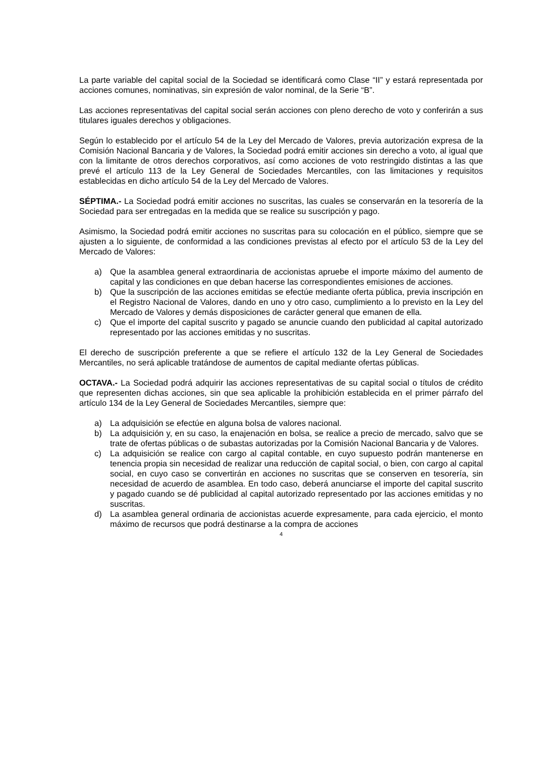La parte variable del capital social de la Sociedad se identificará como Clase “II” y estará representada por acciones comunes, nominativas, sin expresión de valor nominal, de la Serie “B”.
Las acciones representativas del capital social serán acciones con pleno derecho de voto y conferirán a sus titulares iguales derechos y obligaciones.
Según lo establecido por el artículo 54 de la Ley del Mercado de Valores, previa autorización expresa de la Comisión Nacional Bancaria y de Valores, la Sociedad podrá emitir acciones sin derecho a voto, al igual que con la limitante de otros derechos corporativos, así como acciones de voto restringido distintas a las que prevé el artículo 113 de la Ley General de Sociedades Mercantiles, con las limitaciones y requisitos establecidas en dicho artículo 54 de la Ley del Mercado de Valores.
SÉPTIMA.- La Sociedad podrá emitir acciones no suscritas, las cuales se conservarán en la tesorería de la Sociedad para ser entregadas en la medida que se realice su suscripción y pago.
Asimismo, la Sociedad podrá emitir acciones no suscritas para su colocación en el público, siempre que se ajusten a lo siguiente, de conformidad a las condiciones previstas al efecto por el artículo 53 de la Ley del Mercado de Valores:
a) Que la asamblea general extraordinaria de accionistas apruebe el importe máximo del aumento de capital y las condiciones en que deban hacerse las correspondientes emisiones de acciones.
b) Que la suscripción de las acciones emitidas se efectúe mediante oferta pública, previa inscripción en el Registro Nacional de Valores, dando en uno y otro caso, cumplimiento a lo previsto en la Ley del Mercado de Valores y demás disposiciones de carácter general que emanen de ella.
c) Que el importe del capital suscrito y pagado se anuncie cuando den publicidad al capital autorizado representado por las acciones emitidas y no suscritas.
El derecho de suscripción preferente a que se refiere el artículo 132 de la Ley General de Sociedades Mercantiles, no será aplicable tratándose de aumentos de capital mediante ofertas públicas.
OCTAVA.- La Sociedad podrá adquirir las acciones representativas de su capital social o títulos de crédito que representen dichas acciones, sin que sea aplicable la prohibición establecida en el primer párrafo del artículo 134 de la Ley General de Sociedades Mercantiles, siempre que:
a) La adquisición se efectúe en alguna bolsa de valores nacional.
b) La adquisición y, en su caso, la enajenación en bolsa, se realice a precio de mercado, salvo que se trate de ofertas públicas o de subastas autorizadas por la Comisión Nacional Bancaria y de Valores.
c) La adquisición se realice con cargo al capital contable, en cuyo supuesto podrán mantenerse en tenencia propia sin necesidad de realizar una reducción de capital social, o bien, con cargo al capital social, en cuyo caso se convertirán en acciones no suscritas que se conserven en tesorería, sin necesidad de acuerdo de asamblea. En todo caso, deberá anunciarse el importe del capital suscrito y pagado cuando se dé publicidad al capital autorizado representado por las acciones emitidas y no suscritas.
d) La asamblea general ordinaria de accionistas acuerde expresamente, para cada ejercicio, el monto máximo de recursos que podrá destinarse a la compra de acciones
4